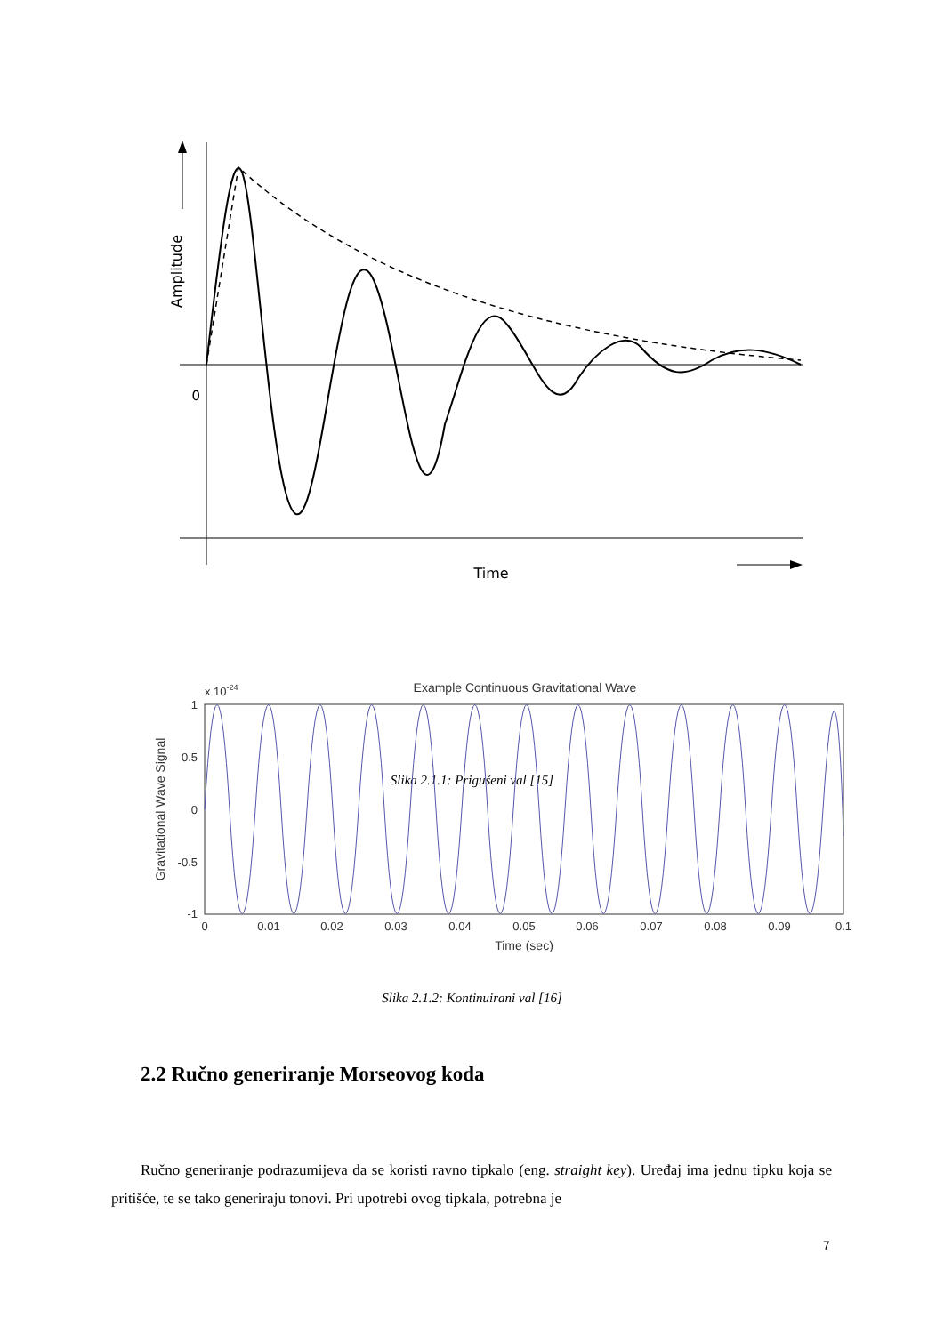0
Time
Amplitude
Slika 2.1.1: Prigušeni val [15]
Example Continuous Gravitational Wave
x 10-24
1
0.5
0
-0.5
-1
0
0.01
0.02
0.03
0.04
0.05
0.06
0.07
0.08
0.09
0.1
Time (sec)
Gravitational Wave Signal
Slika 2.1.2: Kontinuirani val [16]
2.2 Ručno generiranje Morseovog koda
Ručno generiranje podrazumijeva da se koristi ravno tipkalo (eng. straight key). Uređaj ima jednu tipku koja se pritišće, te se tako generiraju tonovi. Pri upotrebi ovog tipkala, potrebna je
7